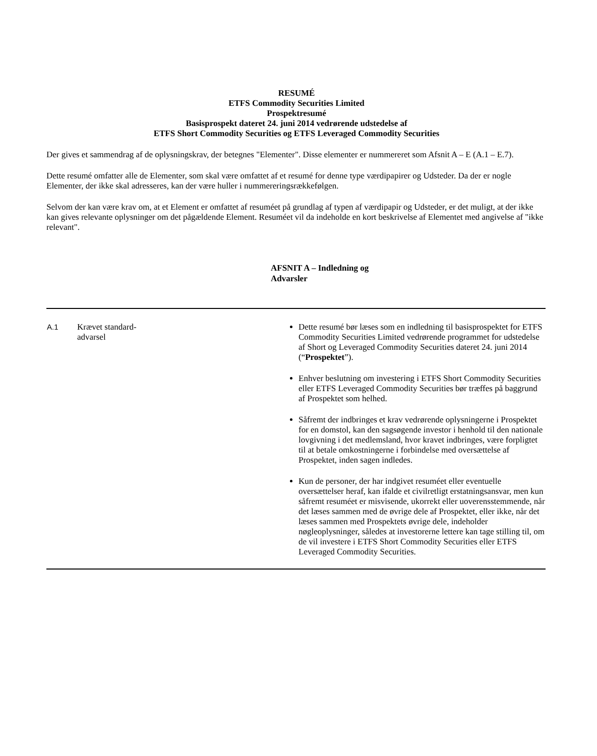RESUMÉ
ETFS Commodity Securities Limited
Prospektresumé
Basisprospekt dateret 24. juni 2014 vedrørende udstedelse af
ETFS Short Commodity Securities og ETFS Leveraged Commodity Securities
Der gives et sammendrag af de oplysningskrav, der betegnes "Elementer". Disse elementer er nummereret som Afsnit A – E (A.1 – E.7).
Dette resumé omfatter alle de Elementer, som skal være omfattet af et resumé for denne type værdipapirer og Udsteder. Da der er nogle Elementer, der ikke skal adresseres, kan der være huller i nummereringsrækkefølgen.
Selvom der kan være krav om, at et Element er omfattet af resuméet på grundlag af typen af værdipapir og Udsteder, er det muligt, at der ikke kan gives relevante oplysninger om det pågældende Element. Resuméet vil da indeholde en kort beskrivelse af Elementet med angivelse af "ikke relevant".
AFSNIT A – Indledning og
Advarsler
| A.1 | Krævet standard- advarsel | Dette resumé bør læses som en indledning til basisprospektet for ETFS Commodity Securities Limited vedrørende programmet for udstedelse af Short og Leveraged Commodity Securities dateret 24. juni 2014 (“ Prospektet ”). Enhver beslutning om investering i ETFS Short Commodity Securities eller ETFS Leveraged Commodity Securities bør træffes på baggrund af Prospektet som helhed. Såfremt der indbringes et krav vedrørende oplysningerne i Prospektet for en domstol, kan den sagsøgende investor i henhold til den nationale lovgivning i det medlemsland, hvor kravet indbringes, være forpligtet til at betale omkostningerne i forbindelse med oversættelse af Prospektet, inden sagen indledes. Kun de personer, der har indgivet resuméet eller eventuelle oversættelser heraf, kan ifalde et civilretligt erstatningsansvar, men kun såfremt resuméet er misvisende, ukorrekt eller uoverensstemmende, når det læses sammen med de øvrige dele af Prospektet, eller ikke, når det læses sammen med Prospektets øvrige dele, indeholder nøgleoplysninger, således at investorerne lettere kan tage stilling til, om de vil investere i ETFS Short Commodity Securities eller ETFS Leveraged Commodity Securities. |